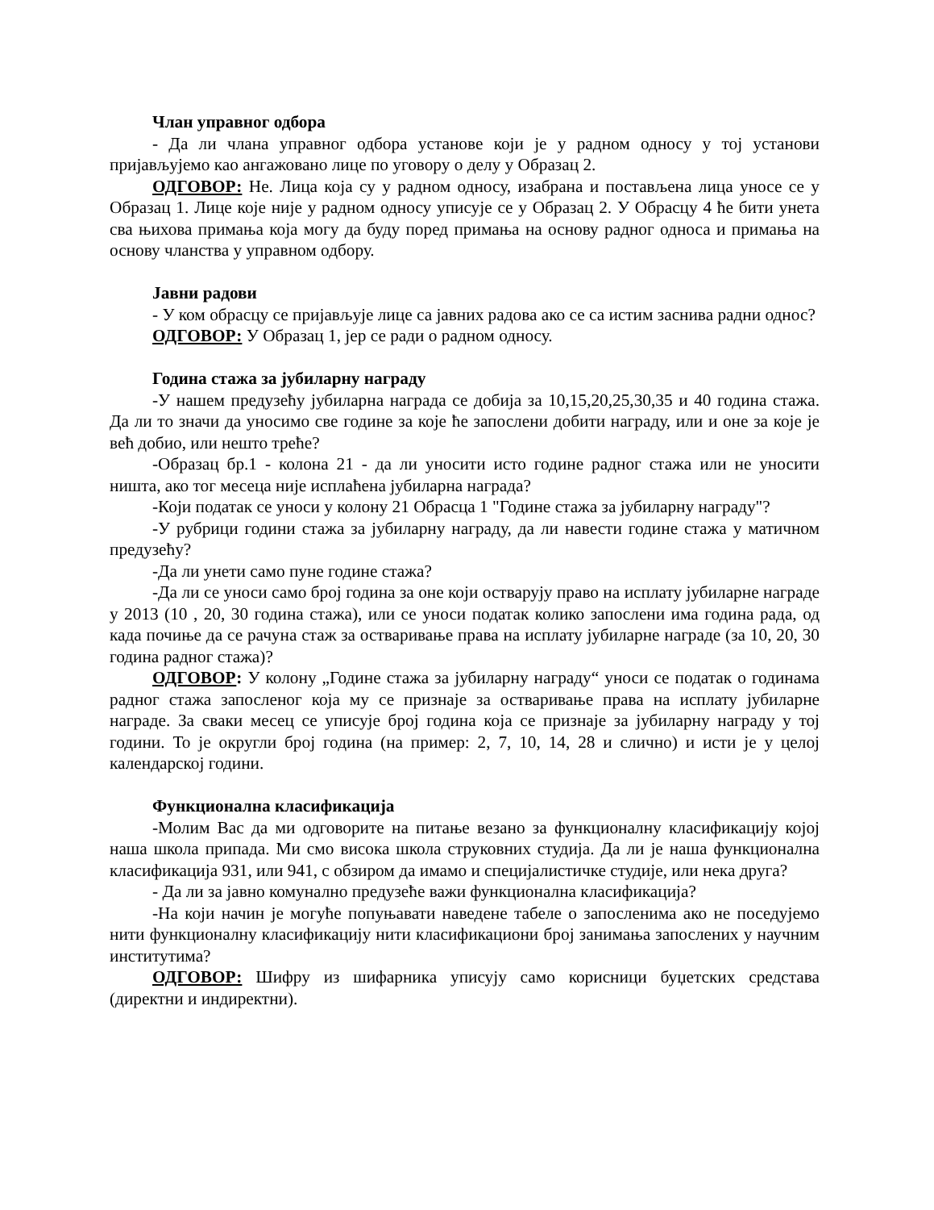Члан управног одбора
- Да ли члана управног одбора установе који је у радном односу у тој установи пријављујемо као ангажовано лице по уговору о делу у Образац 2.
ОДГОВОР: Не. Лица која су у радном односу, изабрана и постављена лица уносе се у Образац 1. Лице које није у радном односу уписује се у Образац 2. У Обрасцу 4 ће бити унета сва њихова примања која могу да буду поред примања на основу радног односа и примања на основу чланства у управном одбору.
Јавни радови
- У ком обрасцу се пријављује лице са јавних радова ако се са истим заснива радни однос?
ОДГОВОР: У Образац 1, јер се ради о радном односу.
Година стажа за јубиларну награду
-У нашем предузећу јубиларна награда се добија за 10,15,20,25,30,35 и 40 година стажа. Да ли то значи да уносимо све године за које ће запослени добити награду, или и оне за које је већ добио, или нешто треће?
-Образац бр.1 - колона 21 - да ли уносити исто године радног стажа или не уносити ништа, ако тог месеца није исплаћена јубиларна награда?
-Који податак се уноси у колону 21 Обрасца 1 "Године стажа за јубиларну награду"?
-У рубрици години стажа за јубиларну награду, да ли навести године стажа у матичном предузећу?
-Да ли унети само пуне године стажа?
-Да ли се уноси само број година за оне који остварују право на исплату јубиларне награде у 2013 (10 , 20, 30 година стажа), или се уноси податак колико запослени има година рада, од када почиње да се рачуна стаж за остваривање права на исплату јубиларне награде (за 10, 20, 30 година радног стажа)?
ОДГОВОР: У колону „Године стажа за јубиларну награду“ уноси се податак о годинама радног стажа запосленог која му се признаје за остваривање права на исплату јубиларне награде. За сваки месец се уписује број година која се признаје за јубиларну награду у тој години. То је округли број година (на пример: 2, 7, 10, 14, 28 и слично) и исти је у целој календарској години.
Функционална класификација
-Молим Вас да ми одговорите на питање везано за функционалну класификацију којој наша школа припада. Ми смо висока школа струковних студија. Да ли је наша функционална класификација 931, или 941, с обзиром да имамо и специјалистичке студије, или нека друга?
- Да ли за јавно комунално предузеће важи функционална класификација?
-На који начин је могуће попуњавати наведене табеле о запосленима ако не поседујемо нити функционалну класификацију нити класификациони број занимања запослених у научним институтима?
ОДГОВОР: Шифру из шифарника уписују само корисници буџетских средстава (директни и индиректни).